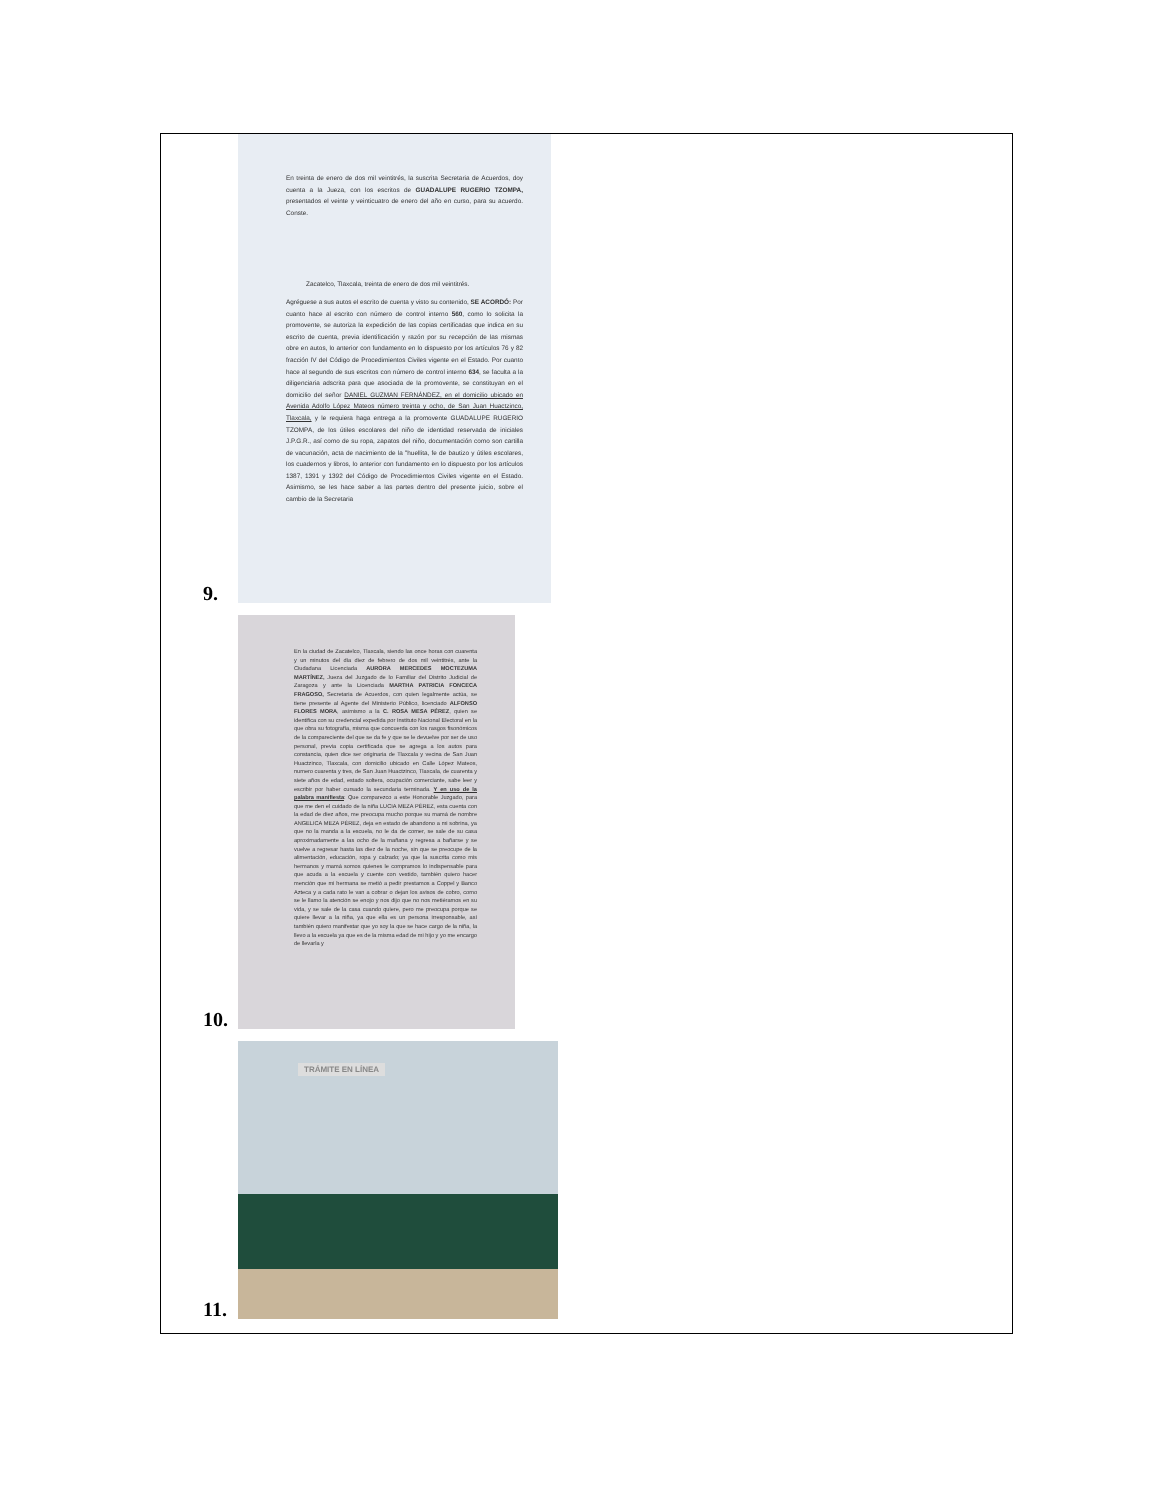9.
En treinta de enero de dos mil veintitrés, la suscrita Secretaria de Acuerdos, doy cuenta a la Jueza, con los escritos de GUADALUPE RUGERIO TZOMPA, presentados el veinte y veinticuatro de enero del año en curso, para su acuerdo. Conste.
Zacatelco, Tlaxcala, treinta de enero de dos mil veintitrés.
Agréguese a sus autos el escrito de cuenta y visto su contenido, SE ACORDÓ: Por cuanto hace al escrito con número de control interno 560, como lo solicita la promovente, se autoriza la expedición de las copias certificadas que indica en su escrito de cuenta, previa identificación y razón por su recepción de las mismas obre en autos, lo anterior con fundamento en lo dispuesto por los artículos 76 y 82 fracción IV del Código de Procedimientos Civiles vigente en el Estado. Por cuanto hace al segundo de sus escritos con número de control interno 634, se faculta a la diligenciaria adscrita para que asociada de la promovente, se constituyan en el domicilio del señor DANIEL GUZMAN FERNÁNDEZ, en el domicilio ubicado en Avenida Adolfo López Mateos número treinta y ocho, de San Juan Huactzinco, Tlaxcala, y le requiera haga entrega a la promovente GUADALUPE RUGERIO TZOMPA, de los útiles escolares del niño de identidad reservada de iniciales J.P.G.R., así como de su ropa, zapatos del niño, documentación como son cartilla de vacunación, acta de nacimiento de la "huellita, fe de bautizo y útiles escolares, los cuadernos y libros, lo anterior con fundamento en lo dispuesto por los artículos 1387, 1391 y 1392 del Código de Procedimientos Civiles vigente en el Estado. Asimismo, se les hace saber a las partes dentro del presente juicio, sobre el cambio de la Secretaria
10.
En la ciudad de Zacatelco, Tlaxcala, siendo las once horas con cuarenta y un minutos del día diez de febrero de dos mil veintitrés, ante la Ciudadana Licenciada AURORA MERCEDES MOCTEZUMA MARTÍNEZ, Jueza del Juzgado de lo Familiar del Distrito Judicial de Zaragoza y ante la Licenciada MARTHA PATRICIA FONCECA FRAGOSO, Secretaria de Acuerdos, con quien legalmente actúa, se tiene presente al Agente del Ministerio Público, licenciado ALFONSO FLORES MORA, asimismo a la C. ROSA MESA PÉREZ, quien se identifica con su credencial expedida por Instituto Nacional Electoral en la que obra su fotografía, misma que concuerda con los rasgos fisonómicos de la compareciente del que se da fe y que se le devuelve por ser de uso personal, previa copia certificada que se agrega a los autos para constancia, quien dice ser originaria de Tlaxcala y vecina de San Juan Huactzinco, Tlaxcala, con domicilio ubicado en Calle López Mateos, numero cuarenta y tres, de San Juan Huactzinco, Tlaxcala, de cuarenta y siete años de edad, estado soltera, ocupación comerciante, sabe leer y escribir por haber cursado la secundaria terminada. Y en uso de la palabra manifiesta: Que comparezco a este Honorable Juzgado, para que me den el cuidado de la niña LUCIA MEZA PÉREZ, esta cuenta con la edad de diez años, me preocupa mucho porque su mamá de nombre ANGELICA MEZA PÉREZ, deja en estado de abandono a mi sobrina, ya que no la manda a la escuela, no le da de comer, se sale de su casa aproximadamente a las ocho de la mañana y regresa a bañarse y se vuelve a regresar hasta las diez de la noche, sin que se preocupe de la alimentación, educación, ropa y calzado; ya que la suscrita como mis hermanos y mamá somos quienes le compramos lo indispensable para que acuda a la escuela y cuente con vestido, también quiero hacer mención que mi hermana se metió a pedir prestamos a Coppel y Banco Azteca y a cada rato le van a cobrar o dejan los avisos de cobro, como se le llamo la atención se enojo y nos dijo que no nos metiéramos en su vida, y se sale de la casa cuando quiere, pero me preocupa porque se quiere llevar a la niña, ya que ella es un persona irresponsable, así también quiero manifestar que yo soy la que se hace cargo de la niña, la llevo a la escuela ya que es de la misma edad de mi hijo y yo me encargo de llevarla y
11.
TRÁMITE EN LÍNEA